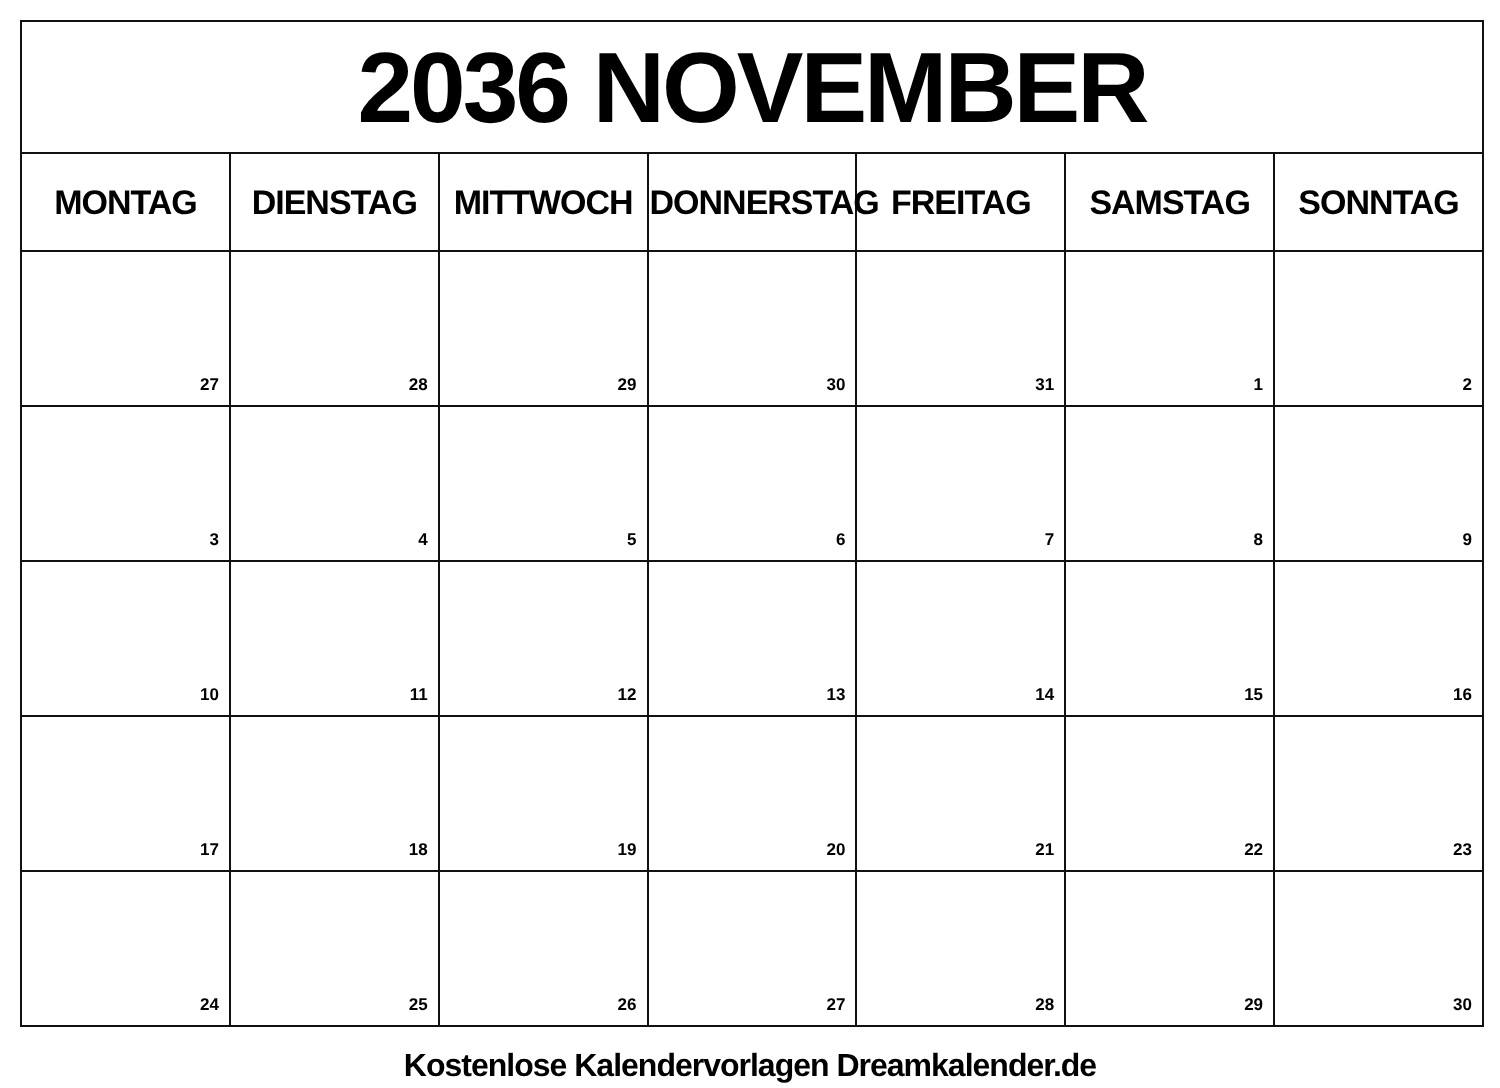| 2036 NOVEMBER | | | | | | |
| MONTAG | DIENSTAG | MITTWOCH | DONNERSTAG | FREITAG | SAMSTAG | SONNTAG |
| 27 | 28 | 29 | 30 | 31 | 1 | 2 |
| 3 | 4 | 5 | 6 | 7 | 8 | 9 |
| 10 | 11 | 12 | 13 | 14 | 15 | 16 |
| 17 | 18 | 19 | 20 | 21 | 22 | 23 |
| 24 | 25 | 26 | 27 | 28 | 29 | 30 |
Kostenlose Kalendervorlagen Dreamkalender.de